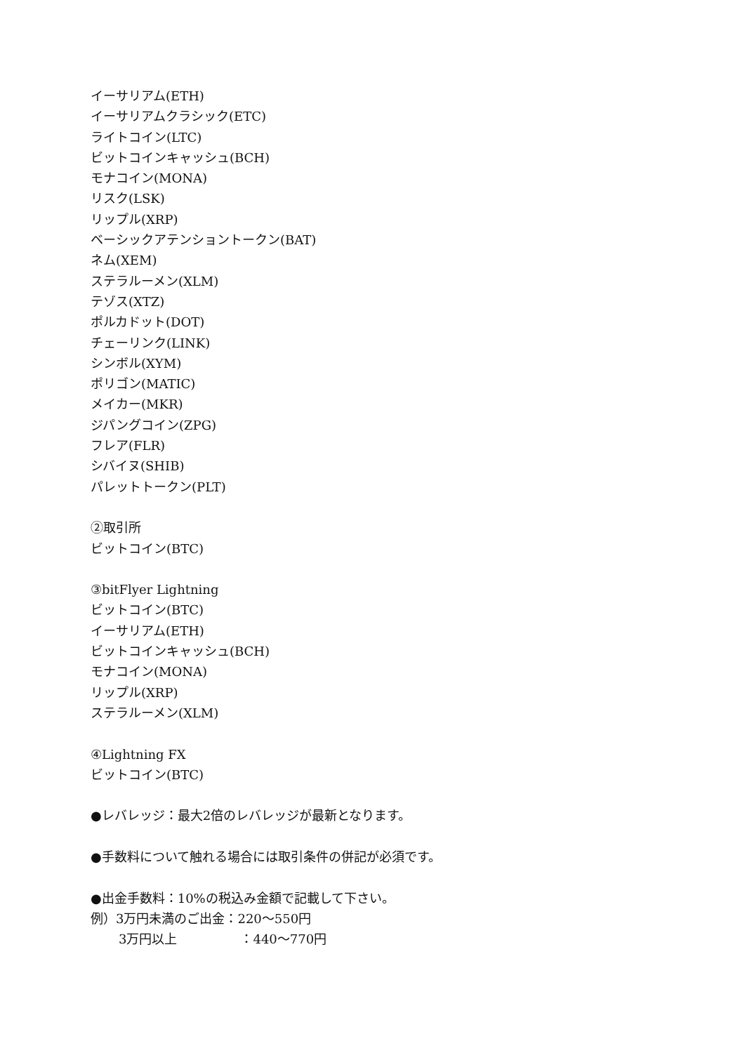イーサリアム(ETH)
イーサリアムクラシック(ETC)
ライトコイン(LTC)
ビットコインキャッシュ(BCH)
モナコイン(MONA)
リスク(LSK)
リップル(XRP)
ベーシックアテンショントークン(BAT)
ネム(XEM)
ステラルーメン(XLM)
テゾス(XTZ)
ポルカドット(DOT)
チェーリンク(LINK)
シンボル(XYM)
ポリゴン(MATIC)
メイカー(MKR)
ジパングコイン(ZPG)
フレア(FLR)
シバイヌ(SHIB)
パレットトークン(PLT)
②取引所
ビットコイン(BTC)
③bitFlyer Lightning
ビットコイン(BTC)
イーサリアム(ETH)
ビットコインキャッシュ(BCH)
モナコイン(MONA)
リップル(XRP)
ステラルーメン(XLM)
④Lightning FX
ビットコイン(BTC)
●レバレッジ：最大2倍のレバレッジが最新となります。
●手数料について触れる場合には取引条件の併記が必須です。
●出金手数料：10%の税込み金額で記載して下さい。
例）3万円未満のご出金：220～550円
3万円以上　　　　　：440～770円